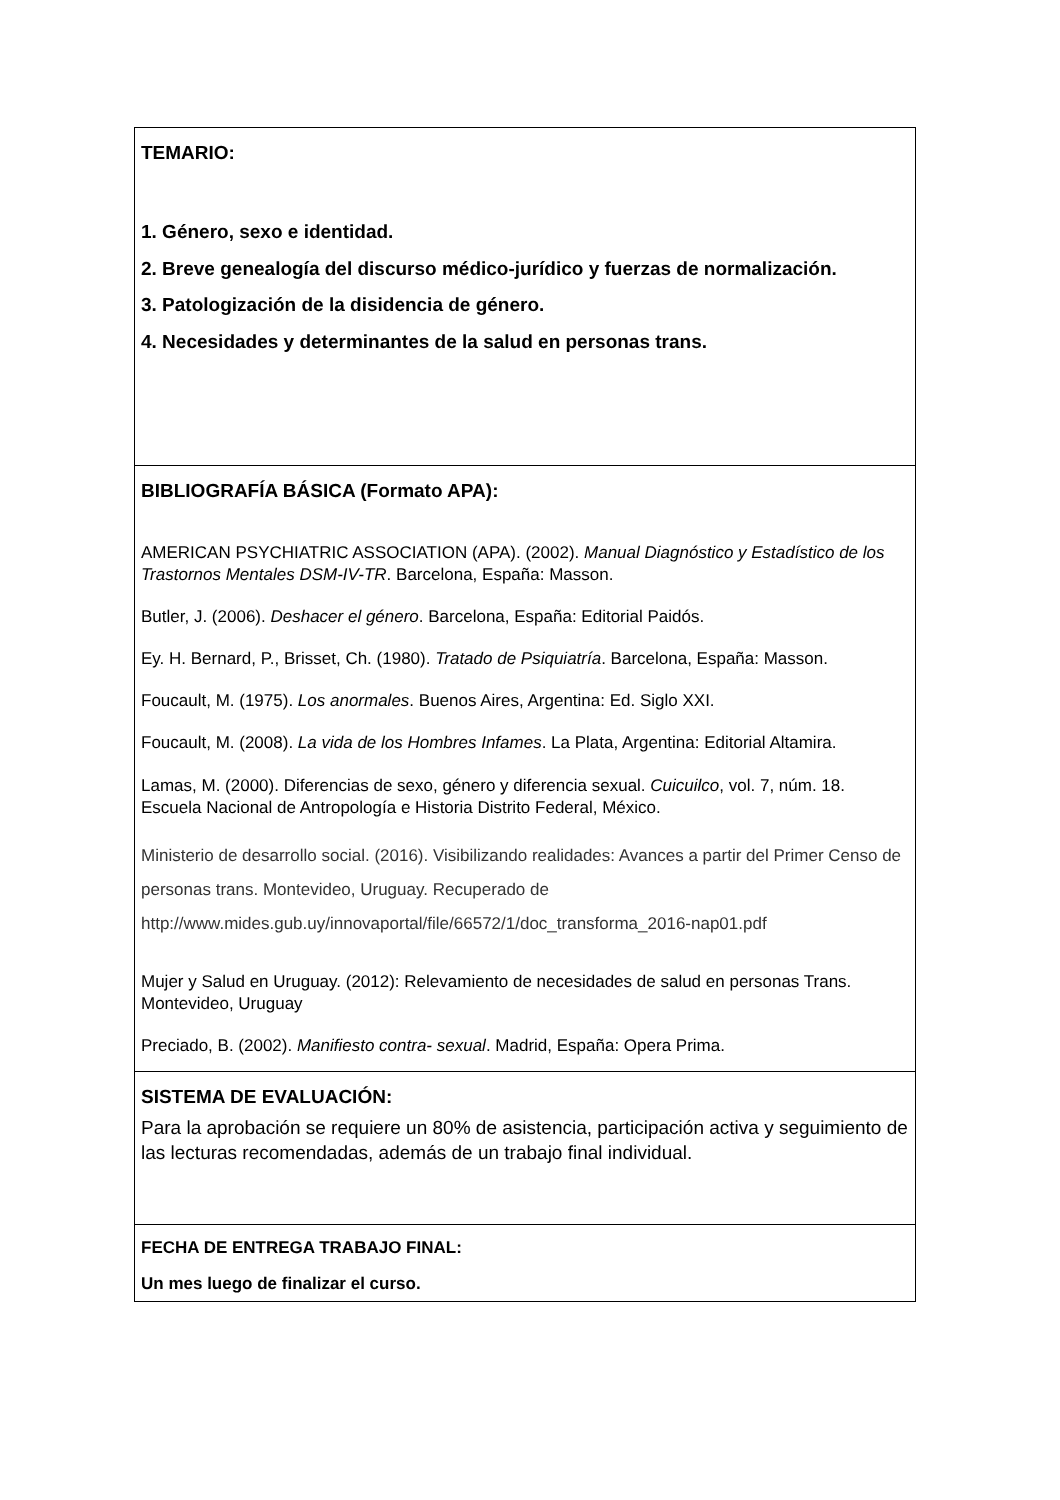| TEMARIO: 1. Género, sexo e identidad. 2. Breve genealogía del discurso médico-jurídico y fuerzas de normalización. 3. Patologización de la disidencia de género. 4. Necesidades y determinantes de la salud en personas trans. |
| BIBLIOGRAFÍA BÁSICA (Formato APA): AMERICAN PSYCHIATRIC ASSOCIATION (APA). (2002). Manual Diagnóstico y Estadístico de los Trastornos Mentales DSM-IV-TR . Barcelona, España: Masson. Butler, J. (2006). Deshacer el género . Barcelona, España: Editorial Paidós. Ey. H. Bernard, P., Brisset, Ch. (1980). Tratado de Psiquiatría . Barcelona, España: Masson. Foucault, M. (1975). Los anormales . Buenos Aires, Argentina: Ed. Siglo XXI. Foucault, M. (2008). La vida de los Hombres Infames . La Plata, Argentina: Editorial Altamira. Lamas, M. (2000). Diferencias de sexo, género y diferencia sexual. Cuicuilco , vol. 7, núm. 18. Escuela Nacional de Antropología e Historia Distrito Federal, México. Ministerio de desarrollo social. (2016). Visibilizando realidades: Avances a partir del Primer Censo de personas trans. Montevideo, Uruguay. Recuperado de http://www.mides.gub.uy/innovaportal/file/66572/1/doc_transforma_2016-nap01.pdf Mujer y Salud en Uruguay. (2012): Relevamiento de necesidades de salud en personas Trans. Montevideo, Uruguay Preciado, B. (2002). Manifiesto contra- sexual . Madrid, España: Opera Prima. |
| SISTEMA DE EVALUACIÓN: Para la aprobación se requiere un 80% de asistencia, participación activa y seguimiento de las lecturas recomendadas, además de un trabajo final individual. |
| FECHA DE ENTREGA TRABAJO FINAL: Un mes luego de finalizar el curso. |